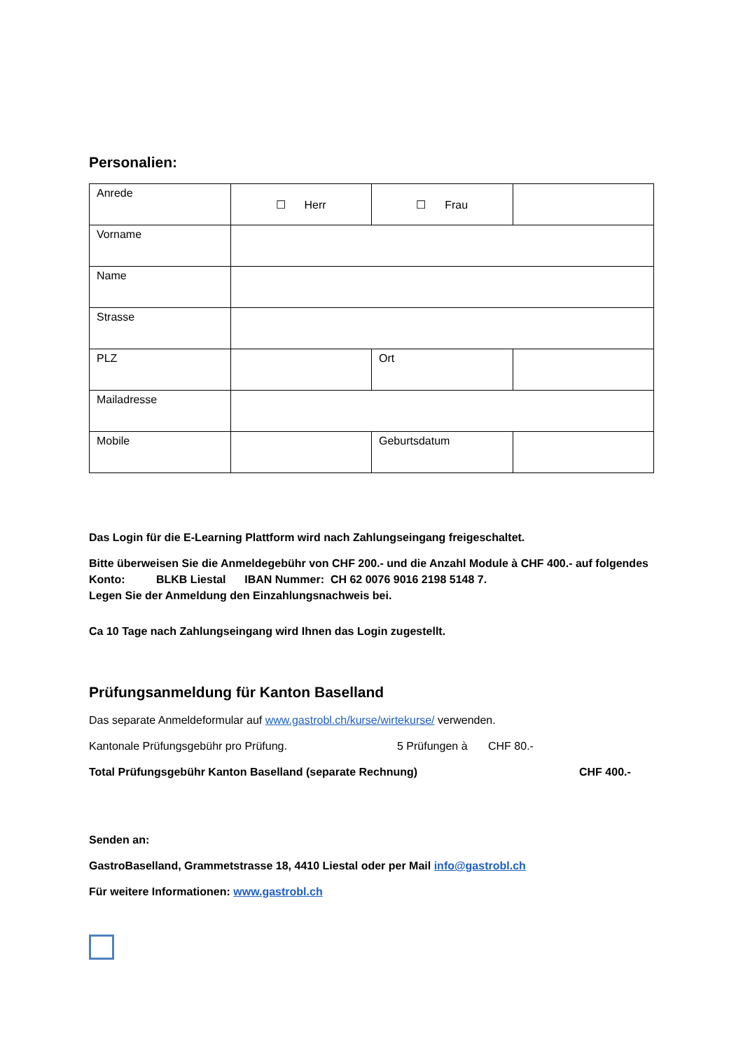Personalien:
| Anrede | ☐ Herr | ☐ Frau | |
| Vorname | | | |
| Name | | | |
| Strasse | | | |
| PLZ | | Ort | |
| Mailadresse | | | |
| Mobile | | Geburtsdatum | |
Das Login für die E-Learning Plattform wird nach Zahlungseingang freigeschaltet.
Bitte überweisen Sie die Anmeldegebühr von CHF 200.- und die Anzahl Module à CHF 400.- auf folgendes Konto: BLKB Liestal IBAN Nummer: CH 62 0076 9016 2198 5148 7.
Legen Sie der Anmeldung den Einzahlungsnachweis bei.
Ca 10 Tage nach Zahlungseingang wird Ihnen das Login zugestellt.
Prüfungsanmeldung für Kanton Baselland
Das separate Anmeldeformular auf www.gastrobl.ch/kurse/wirtekurse/ verwenden.
Kantonale Prüfungsgebühr pro Prüfung. 5 Prüfungen à CHF 80.-
Total Prüfungsgebühr Kanton Baselland (separate Rechnung) CHF 400.-
Senden an:
GastroBaselland, Grammetstrasse 18, 4410 Liestal oder per Mail info@gastrobl.ch
Für weitere Informationen: www.gastrobl.ch